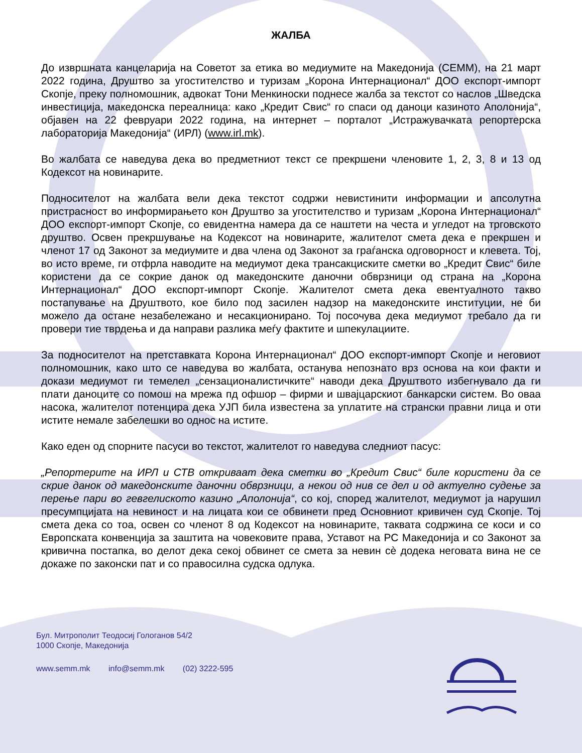ЖАЛБА
До извршната канцеларија на Советот за етика во медиумите на Македонија (СЕММ), на 21 март 2022 година, Друштво за угостителство и туризам „Корона Интернационал“ ДОО експорт-импорт Скопје, преку полномошник, адвокат Тони Менкиноски поднесе жалба за текстот со наслов „Шведска инвестиција, македонска переалница: како „Кредит Свис“ го спаси од даноци казиното Аполонија“, објавен на 22 февруари 2022 година, на интернет – порталот „Истражувачката репортерска лабораторија Македонија“ (ИРЛ) (www.irl.mk).
Во жалбата се наведува дека во предметниот текст се прекршени членовите 1, 2, 3, 8 и 13 од Кодексот на новинарите.
Подносителот на жалбата вели дека текстот содржи невистинити информации и апсолутна пристрасност во информирањето кон Друштво за угостителство и туризам „Корона Интернационал“ ДОО експорт-импорт Скопје, со евидентна намера да се наштети на честа и угледот на трговското друштво. Освен прекршување на Кодексот на новинарите, жалителот смета дека е прекршен и членот 17 од Законот за медиумите и два члена од Законот за граѓанска одговорност и клевета. Тој, во исто време, ги отфрла наводите на медиумот дека трансакциските сметки во „Кредит Свис“ биле користени да се сокрие данок од македонските даночни обврзници од страна на „Корона Интернационал“ ДОО експорт-импорт Скопје. Жалителот смета дека евентуалното такво постапување на Друштвото, кое било под засилен надзор на македонските институции, не би можело да остане незабележано и несакционирано. Тој посочува дека медиумот требало да ги провери тие тврдења и да направи разлика меѓу фактите и шпекулациите.
За подносителот на претставката Корона Интернационал“ ДОО експорт-импорт Скопје и неговиот полномошник, како што се наведува во жалбата, останува непознато врз основа на кои факти и докази медиумот ги темелел „сензационалистичките“ наводи дека Друштвото избегнувало да ги плати даноците со помош на мрежа пд офшор – фирми и швајцарскиот банкарски систем. Во оваа насока, жалителот потенцира дека УЈП била известена за уплатите на странски правни лица и оти истите немале забелешки во однос на истите.
Како еден од спорните пасуси во текстот, жалителот го наведува следниот пасус:
„Репортерите на ИРЛ и СТВ откриваат дека сметки во „Кредит Свис“ биле користени да се скрие данок од македонските даночни обврзници, а некои од нив се дел и од актуелно судење за перење пари во гевгелиското казино „Аполонија“, со кој, според жалителот, медиумот ја нарушил пресумпцијата на невиност и на лицата кои се обвинети пред Основниот кривичен суд Скопје. Тој смета дека со тоа, освен со членот 8 од Кодексот на новинарите, таквата содржина се коси и со Европската конвенција за заштита на човековите права, Уставот на РС Македонија и со Законот за кривична постапка, во делот дека секој обвинет се смета за невин сè додека неговата вина не се докаже по законски пат и со правосилна судска одлука.
Бул. Митрополит Теодосиј Гологанов 54/2
1000 Скопје, Македонија
www.semm.mk info@semm.mk (02) 3222-595